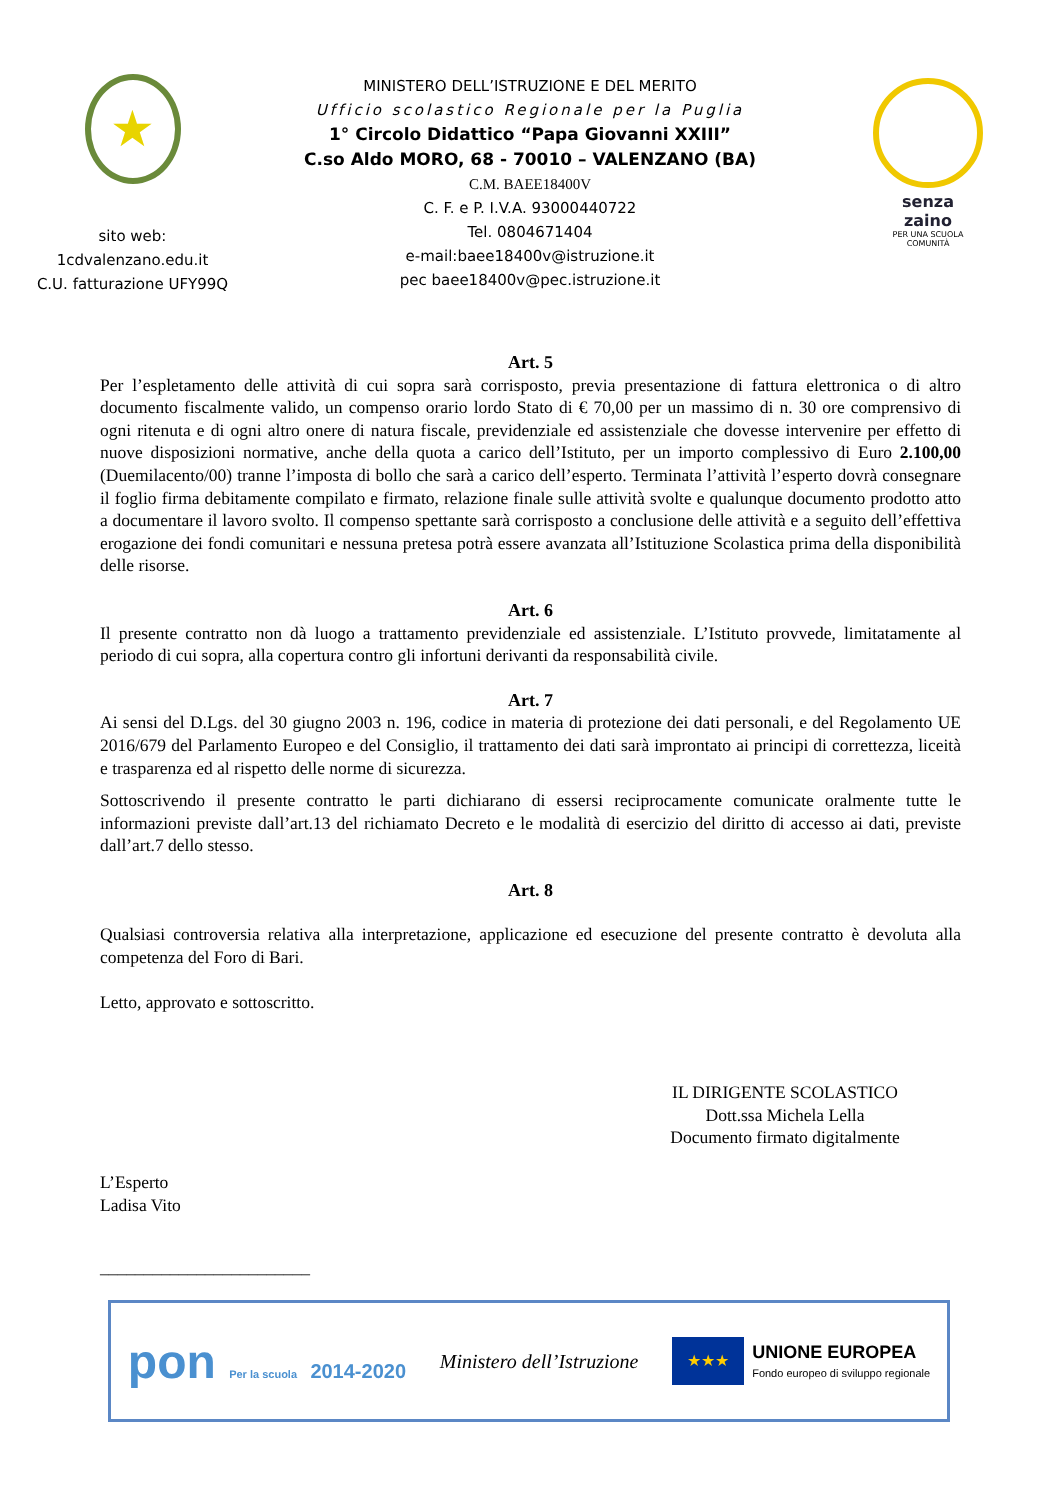★
sito web:
1cdvalenzano.edu.it
C.U. fatturazione UFY99Q
MINISTERO DELL’ISTRUZIONE E DEL MERITO
Ufficio scolastico Regionale per la Puglia
1° Circolo Didattico “Papa Giovanni XXIII”
C.so Aldo MORO, 68 - 70010 – VALENZANO (BA)
C.M. BAEE18400V
C. F. e P. I.V.A. 93000440722
Tel. 0804671404
e-mail:baee18400v@istruzione.it
pec baee18400v@pec.istruzione.it
senza
zaino
PER UNA SCUOLA
COMUNITÀ
Art. 5
Per l’espletamento delle attività di cui sopra sarà corrisposto, previa presentazione di fattura elettronica o di altro documento fiscalmente valido, un compenso orario lordo Stato di € 70,00 per un massimo di n. 30 ore comprensivo di ogni ritenuta e di ogni altro onere di natura fiscale, previdenziale ed assistenziale che dovesse intervenire per effetto di nuove disposizioni normative, anche della quota a carico dell’Istituto, per un importo complessivo di Euro 2.100,00 (Duemilacento/00) tranne l’imposta di bollo che sarà a carico dell’esperto. Terminata l’attività l’esperto dovrà consegnare il foglio firma debitamente compilato e firmato, relazione finale sulle attività svolte e qualunque documento prodotto atto a documentare il lavoro svolto. Il compenso spettante sarà corrisposto a conclusione delle attività e a seguito dell’effettiva erogazione dei fondi comunitari e nessuna pretesa potrà essere avanzata all’Istituzione Scolastica prima della disponibilità delle risorse.
Art. 6
Il presente contratto non dà luogo a trattamento previdenziale ed assistenziale. L’Istituto provvede, limitatamente al periodo di cui sopra, alla copertura contro gli infortuni derivanti da responsabilità civile.
Art. 7
Ai sensi del D.Lgs. del 30 giugno 2003 n. 196, codice in materia di protezione dei dati personali, e del Regolamento UE 2016/679 del Parlamento Europeo e del Consiglio, il trattamento dei dati sarà improntato ai principi di correttezza, liceità e trasparenza ed al rispetto delle norme di sicurezza.
Sottoscrivendo il presente contratto le parti dichiarano di essersi reciprocamente comunicate oralmente tutte le informazioni previste dall’art.13 del richiamato Decreto e le modalità di esercizio del diritto di accesso ai dati, previste dall’art.7 dello stesso.
Art. 8
Qualsiasi controversia relativa alla interpretazione, applicazione ed esecuzione del presente contratto è devoluta alla competenza del Foro di Bari.
Letto, approvato e sottoscritto.
IL DIRIGENTE SCOLASTICO
Dott.ssa Michela Lella
Documento firmato digitalmente
L’Esperto
Ladisa Vito
________________________
pon Per la scuola 2014-2020 Ministero dell’Istruzione
★★★
UNIONE EUROPEA
Fondo europeo di sviluppo regionale